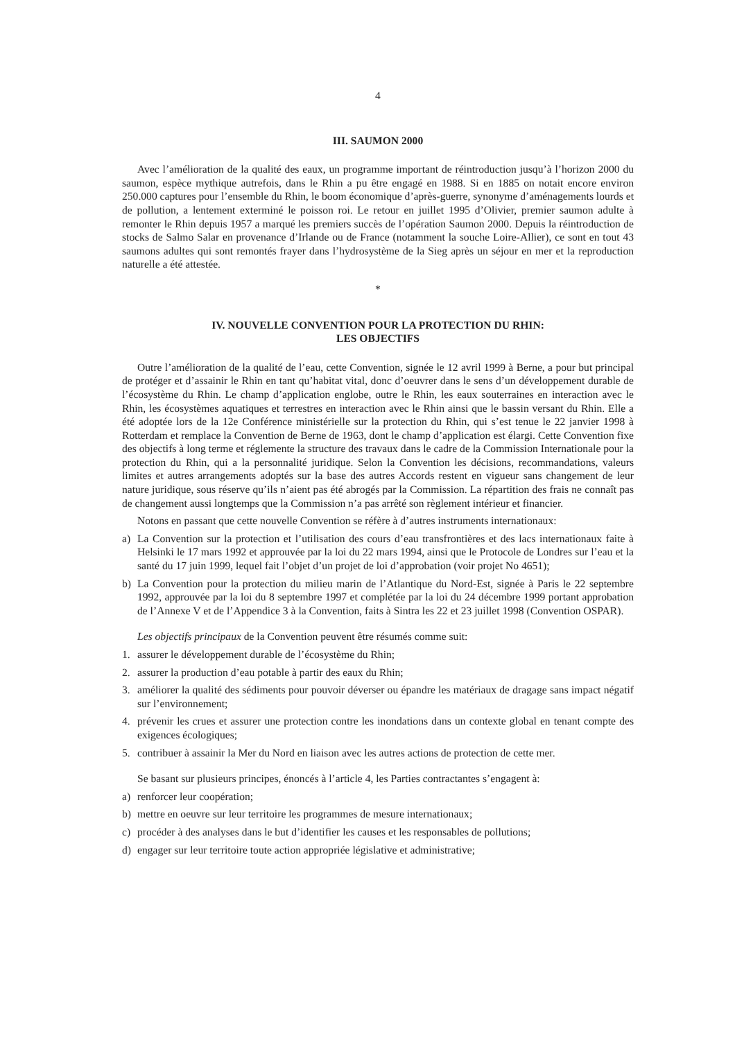4
III. SAUMON 2000
Avec l’amélioration de la qualité des eaux, un programme important de réintroduction jusqu’à l’horizon 2000 du saumon, espèce mythique autrefois, dans le Rhin a pu être engagé en 1988. Si en 1885 on notait encore environ 250.000 captures pour l’ensemble du Rhin, le boom économique d’après-guerre, synonyme d’aménagements lourds et de pollution, a lentement exterminé le poisson roi. Le retour en juillet 1995 d’Olivier, premier saumon adulte à remonter le Rhin depuis 1957 a marqué les premiers succès de l’opération Saumon 2000. Depuis la réintroduction de stocks de Salmo Salar en provenance d’Irlande ou de France (notamment la souche Loire-Allier), ce sont en tout 43 saumons adultes qui sont remontés frayer dans l’hydrosystème de la Sieg après un séjour en mer et la reproduction naturelle a été attestée.
*
IV. NOUVELLE CONVENTION POUR LA PROTECTION DU RHIN:
LES OBJECTIFS
Outre l’amélioration de la qualité de l’eau, cette Convention, signée le 12 avril 1999 à Berne, a pour but principal de protéger et d’assainir le Rhin en tant qu’habitat vital, donc d’oeuvrer dans le sens d’un développement durable de l’écosystème du Rhin. Le champ d’application englobe, outre le Rhin, les eaux souterraines en interaction avec le Rhin, les écosystèmes aquatiques et terrestres en interaction avec le Rhin ainsi que le bassin versant du Rhin. Elle a été adoptée lors de la 12e Conférence ministérielle sur la protection du Rhin, qui s’est tenue le 22 janvier 1998 à Rotterdam et remplace la Convention de Berne de 1963, dont le champ d’application est élargi. Cette Convention fixe des objectifs à long terme et réglemente la structure des travaux dans le cadre de la Commission Internationale pour la protection du Rhin, qui a la personnalité juridique. Selon la Convention les décisions, recommandations, valeurs limites et autres arrangements adoptés sur la base des autres Accords restent en vigueur sans changement de leur nature juridique, sous réserve qu’ils n’aient pas été abrogés par la Commission. La répartition des frais ne connaît pas de changement aussi longtemps que la Commission n’a pas arrêté son règlement intérieur et financier.
Notons en passant que cette nouvelle Convention se réfère à d’autres instruments internationaux:
a) La Convention sur la protection et l’utilisation des cours d’eau transfrontières et des lacs internationaux faite à Helsinki le 17 mars 1992 et approuvée par la loi du 22 mars 1994, ainsi que le Protocole de Londres sur l’eau et la santé du 17 juin 1999, lequel fait l’objet d’un projet de loi d’approbation (voir projet No 4651);
b) La Convention pour la protection du milieu marin de l’Atlantique du Nord-Est, signée à Paris le 22 septembre 1992, approuvée par la loi du 8 septembre 1997 et complétée par la loi du 24 décembre 1999 portant approbation de l’Annexe V et de l’Appendice 3 à la Convention, faits à Sintra les 22 et 23 juillet 1998 (Convention OSPAR).
Les objectifs principaux de la Convention peuvent être résumés comme suit:
1. assurer le développement durable de l’écosystème du Rhin;
2. assurer la production d’eau potable à partir des eaux du Rhin;
3. améliorer la qualité des sédiments pour pouvoir déverser ou épandre les matériaux de dragage sans impact négatif sur l’environnement;
4. prévenir les crues et assurer une protection contre les inondations dans un contexte global en tenant compte des exigences écologiques;
5. contribuer à assainir la Mer du Nord en liaison avec les autres actions de protection de cette mer.
Se basant sur plusieurs principes, énoncés à l’article 4, les Parties contractantes s’engagent à:
a) renforcer leur coopération;
b) mettre en oeuvre sur leur territoire les programmes de mesure internationaux;
c) procéder à des analyses dans le but d’identifier les causes et les responsables de pollutions;
d) engager sur leur territoire toute action appropriée législative et administrative;